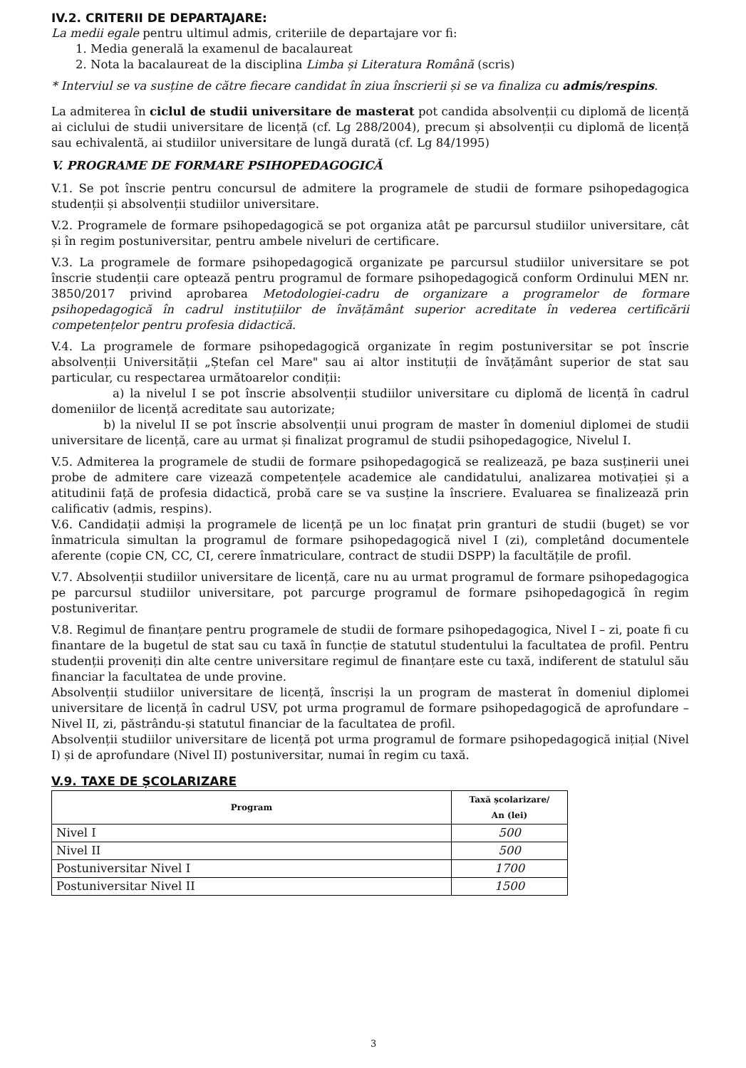IV.2. CRITERII DE DEPARTAJARE:
La medii egale pentru ultimul admis, criteriile de departajare vor fi:
1. Media generală la examenul de bacalaureat
2. Nota la bacalaureat de la disciplina Limba și Literatura Română (scris)
* Interviul se va susține de către fiecare candidat în ziua înscrierii și se va finaliza cu admis/respins.
La admiterea în ciclul de studii universitare de masterat pot candida absolvenții cu diplomă de licență ai ciclului de studii universitare de licență (cf. Lg 288/2004), precum și absolvenții cu diplomă de licență sau echivalentă, ai studiilor universitare de lungă durată (cf. Lg 84/1995)
V. PROGRAME DE FORMARE PSIHOPEDAGOGICĂ
V.1. Se pot înscrie pentru concursul de admitere la programele de studii de formare psihopedagogica studenții și absolvenții studiilor universitare.
V.2. Programele de formare psihopedagogică se pot organiza atât pe parcursul studiilor universitare, cât și în regim postuniversitar, pentru ambele niveluri de certificare.
V.3. La programele de formare psihopedagogică organizate pe parcursul studiilor universitare se pot înscrie studenții care optează pentru programul de formare psihopedagogică conform Ordinului MEN nr. 3850/2017 privind aprobarea Metodologiei-cadru de organizare a programelor de formare psihopedagogică în cadrul instituțiilor de învățământ superior acreditate în vederea certificării competențelor pentru profesia didactică.
V.4. La programele de formare psihopedagogică organizate în regim postuniversitar se pot înscrie absolvenții Universității „Ștefan cel Mare" sau ai altor instituții de învățământ superior de stat sau particular, cu respectarea următoarelor condiții:
a) la nivelul I se pot înscrie absolvenții studiilor universitare cu diplomă de licență în cadrul domeniilor de licență acreditate sau autorizate;
b) la nivelul II se pot înscrie absolvenții unui program de master în domeniul diplomei de studii universitare de licență, care au urmat și finalizat programul de studii psihopedagogice, Nivelul I.
V.5. Admiterea la programele de studii de formare psihopedagogică se realizează, pe baza susținerii unei probe de admitere care vizează competențele academice ale candidatului, analizarea motivației și a atitudinii față de profesia didactică, probă care se va susține la înscriere. Evaluarea se finalizează prin calificativ (admis, respins).
V.6. Candidații admiși la programele de licență pe un loc finațat prin granturi de studii (buget) se vor înmatricula simultan la programul de formare psihopedagogică nivel I (zi), completând documentele aferente (copie CN, CC, CI, cerere înmatriculare, contract de studii DSPP) la facultățile de profil.
V.7. Absolvenții studiilor universitare de licență, care nu au urmat programul de formare psihopedagogica pe parcursul studiilor universitare, pot parcurge programul de formare psihopedagogică în regim postuniveritar.
V.8. Regimul de finanțare pentru programele de studii de formare psihopedagogica, Nivel I – zi, poate fi cu finantare de la bugetul de stat sau cu taxă în funcție de statutul studentului la facultatea de profil. Pentru studenții proveniți din alte centre universitare regimul de finanțare este cu taxă, indiferent de statulul său financiar la facultatea de unde provine.
Absolvenții studiilor universitare de licență, înscriși la un program de masterat în domeniul diplomei universitare de licență în cadrul USV, pot urma programul de formare psihopedagogică de aprofundare – Nivel II, zi, păstrându-și statutul financiar de la facultatea de profil.
Absolvenții studiilor universitare de licență pot urma programul de formare psihopedagogică inițial (Nivel I) și de aprofundare (Nivel II) postuniversitar, numai în regim cu taxă.
V.9. TAXE DE ȘCOLARIZARE
| Program | Taxă școlarizare/ An (lei) |
| --- | --- |
| Nivel I | 500 |
| Nivel II | 500 |
| Postuniversitar Nivel I | 1700 |
| Postuniversitar Nivel II | 1500 |
3